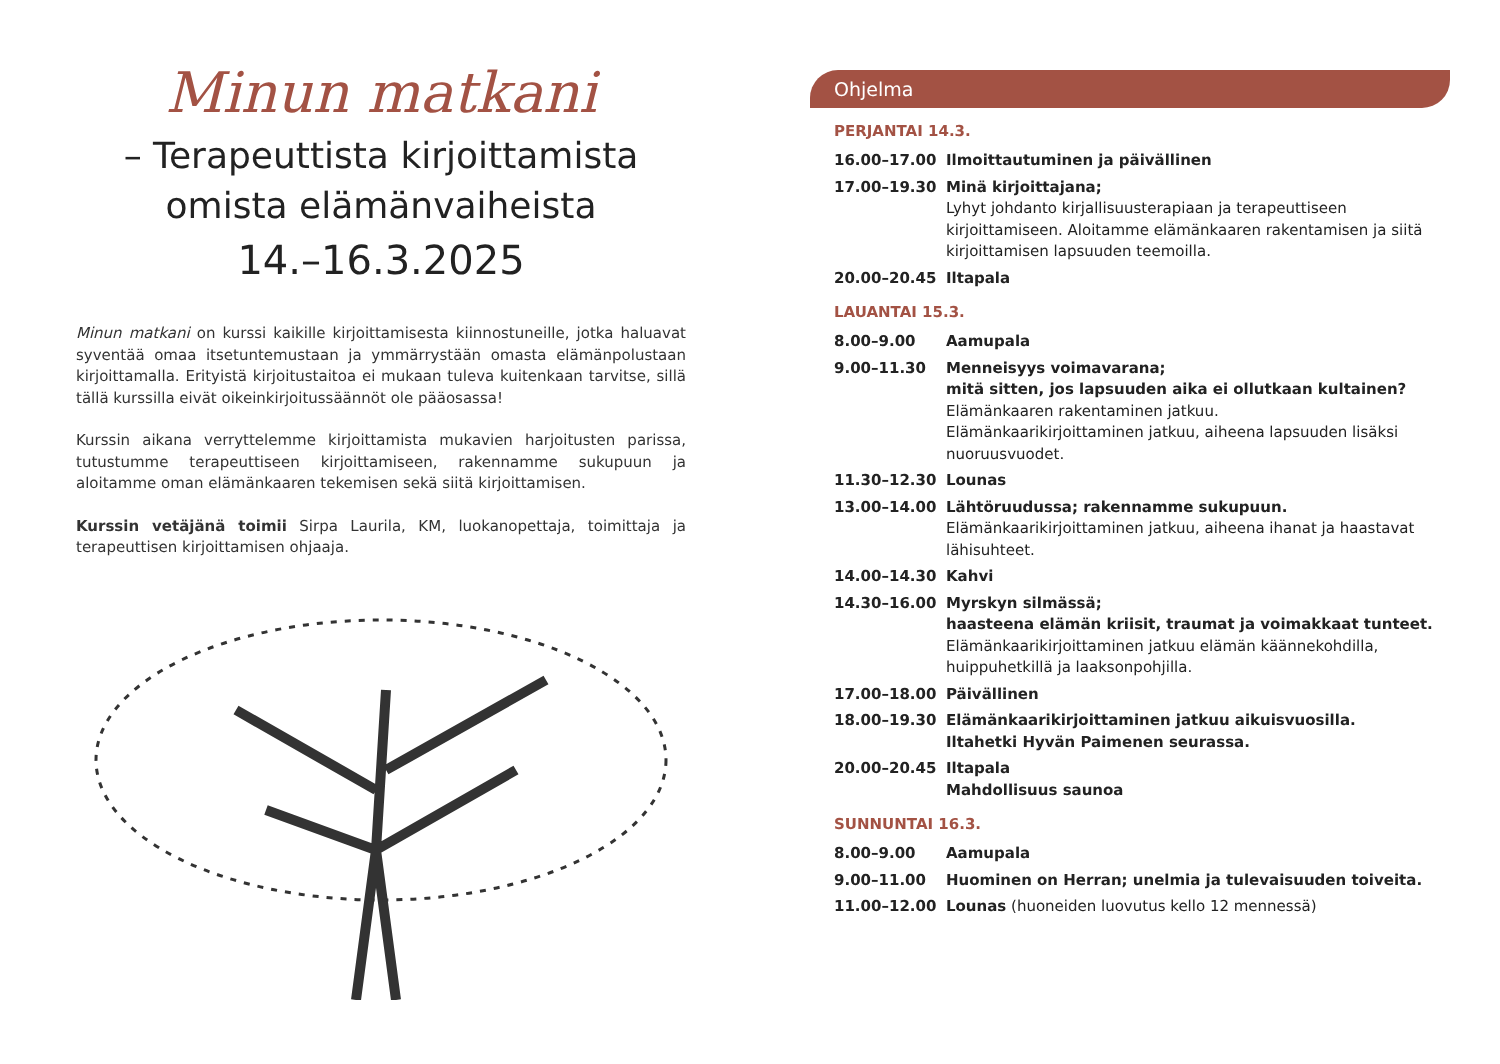Minun matkani
– Terapeuttista kirjoittamista
omista elämänvaiheista
14.–16.3.2025
Minun matkani on kurssi kaikille kirjoittamisesta kiinnostuneille, jotka haluavat syventää omaa itsetuntemustaan ja ymmärrystään omasta elämänpolustaan kirjoittamalla. Erityistä kirjoitustaitoa ei mukaan tuleva kuitenkaan tarvitse, sillä tällä kurssilla eivät oikeinkirjoitussäännöt ole pääosassa!
Kurssin aikana verryttelemme kirjoittamista mukavien harjoitusten parissa, tutustumme terapeuttiseen kirjoittamiseen, rakennamme sukupuun ja aloitamme oman elämänkaaren tekemisen sekä siitä kirjoittamisen.
Kurssin vetäjänä toimii Sirpa Laurila, KM, luokanopettaja, toimittaja ja terapeuttisen kirjoittamisen ohjaaja.
Ohjelma
PERJANTAI 14.3.
16.00–17.00 Ilmoittautuminen ja päivällinen
17.00–19.30 Minä kirjoittajana;
Lyhyt johdanto kirjallisuusterapiaan ja terapeuttiseen kirjoittamiseen. Aloitamme elämänkaaren rakentamisen ja siitä kirjoittamisen lapsuuden teemoilla.
20.00–20.45 Iltapala
LAUANTAI 15.3.
8.00–9.00 Aamupala
9.00–11.30 Menneisyys voimavarana;
mitä sitten, jos lapsuuden aika ei ollutkaan kultainen?
Elämänkaaren rakentaminen jatkuu.
Elämänkaarikirjoittaminen jatkuu, aiheena lapsuuden lisäksi nuoruusvuodet.
11.30–12.30 Lounas
13.00–14.00 Lähtöruudussa; rakennamme sukupuun.
Elämänkaarikirjoittaminen jatkuu, aiheena ihanat ja haastavat lähisuhteet.
14.00–14.30 Kahvi
14.30–16.00 Myrskyn silmässä;
haasteena elämän kriisit, traumat ja voimakkaat tunteet.
Elämänkaarikirjoittaminen jatkuu elämän käännekohdilla, huippuhetkillä ja laaksonpohjilla.
17.00–18.00 Päivällinen
18.00–19.30 Elämänkaarikirjoittaminen jatkuu aikuisvuosilla.
Iltahetki Hyvän Paimenen seurassa.
20.00–20.45 Iltapala
Mahdollisuus saunoa
SUNNUNTAI 16.3.
8.00–9.00 Aamupala
9.00–11.00 Huominen on Herran; unelmia ja tulevaisuuden toiveita.
11.00–12.00 Lounas (huoneiden luovutus kello 12 mennessä)